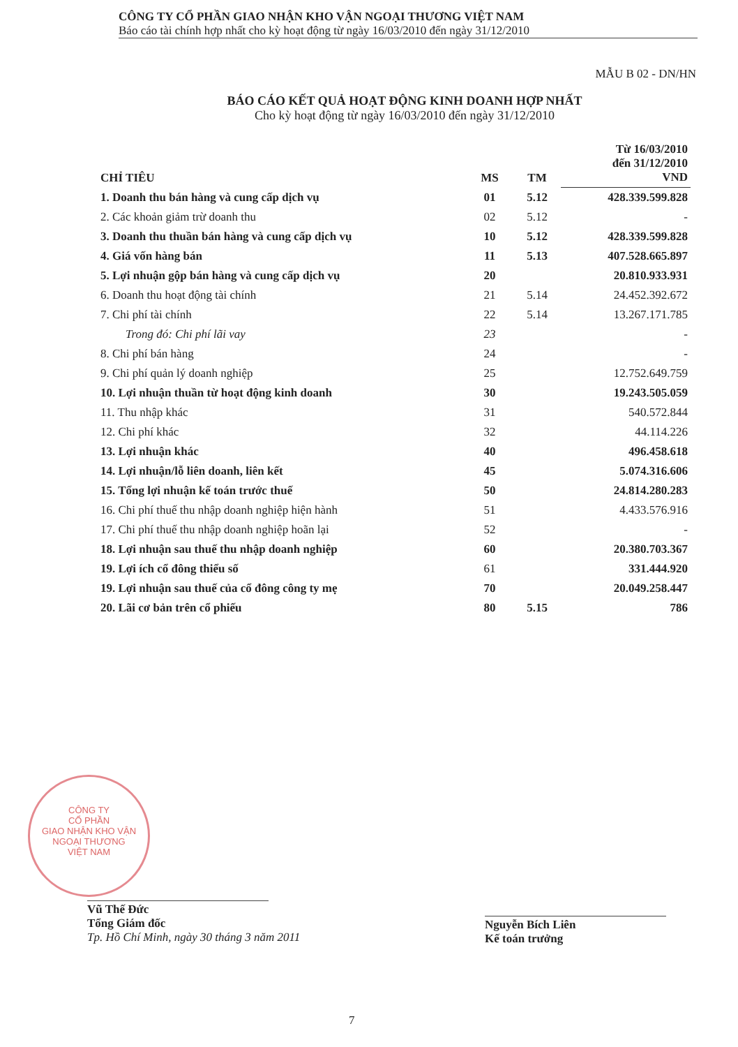CÔNG TY CỔ PHẦN GIAO NHẬN KHO VẬN NGOẠI THƯƠNG VIỆT NAM
Báo cáo tài chính hợp nhất cho kỳ hoạt động từ ngày 16/03/2010 đến ngày 31/12/2010
MẪU B 02 - DN/HN
BÁO CÁO KẾT QUẢ HOẠT ĐỘNG KINH DOANH HỢP NHẤT
Cho kỳ hoạt động từ ngày 16/03/2010 đến ngày 31/12/2010
| CHỈ TIÊU | MS | TM | Từ 16/03/2010 đến 31/12/2010 VND |
| --- | --- | --- | --- |
| 1. Doanh thu bán hàng và cung cấp dịch vụ | 01 | 5.12 | 428.339.599.828 |
| 2. Các khoản giảm trừ doanh thu | 02 | 5.12 | - |
| 3. Doanh thu thuần bán hàng và cung cấp dịch vụ | 10 | 5.12 | 428.339.599.828 |
| 4. Giá vốn hàng bán | 11 | 5.13 | 407.528.665.897 |
| 5. Lợi nhuận gộp bán hàng và cung cấp dịch vụ | 20 | | 20.810.933.931 |
| 6. Doanh thu hoạt động tài chính | 21 | 5.14 | 24.452.392.672 |
| 7. Chi phí tài chính | 22 | 5.14 | 13.267.171.785 |
| Trong đó: Chi phí lãi vay | 23 | | - |
| 8. Chi phí bán hàng | 24 | | - |
| 9. Chi phí quản lý doanh nghiệp | 25 | | 12.752.649.759 |
| 10. Lợi nhuận thuần từ hoạt động kinh doanh | 30 | | 19.243.505.059 |
| 11. Thu nhập khác | 31 | | 540.572.844 |
| 12. Chi phí khác | 32 | | 44.114.226 |
| 13. Lợi nhuận khác | 40 | | 496.458.618 |
| 14. Lợi nhuận/lỗ liên doanh, liên kết | 45 | | 5.074.316.606 |
| 15. Tổng lợi nhuận kế toán trước thuế | 50 | | 24.814.280.283 |
| 16. Chi phí thuế thu nhập doanh nghiệp hiện hành | 51 | | 4.433.576.916 |
| 17. Chi phí thuế thu nhập doanh nghiệp hoãn lại | 52 | | - |
| 18. Lợi nhuận sau thuế thu nhập doanh nghiệp | 60 | | 20.380.703.367 |
| 19. Lợi ích cổ đông thiểu số | 61 | | 331.444.920 |
| 19. Lợi nhuận sau thuế của cổ đông công ty mẹ | 70 | | 20.049.258.447 |
| 20. Lãi cơ bản trên cổ phiếu | 80 | 5.15 | 786 |
CÔNG TY
CỔ PHẦN
GIAO NHẬN KHO VẬN
NGOẠI THƯƠNG
VIỆT NAM
Vũ Thế Đức
Tổng Giám đốc
Tp. Hồ Chí Minh, ngày 30 tháng 3 năm 2011
Nguyễn Bích Liên
Kế toán trưởng
7